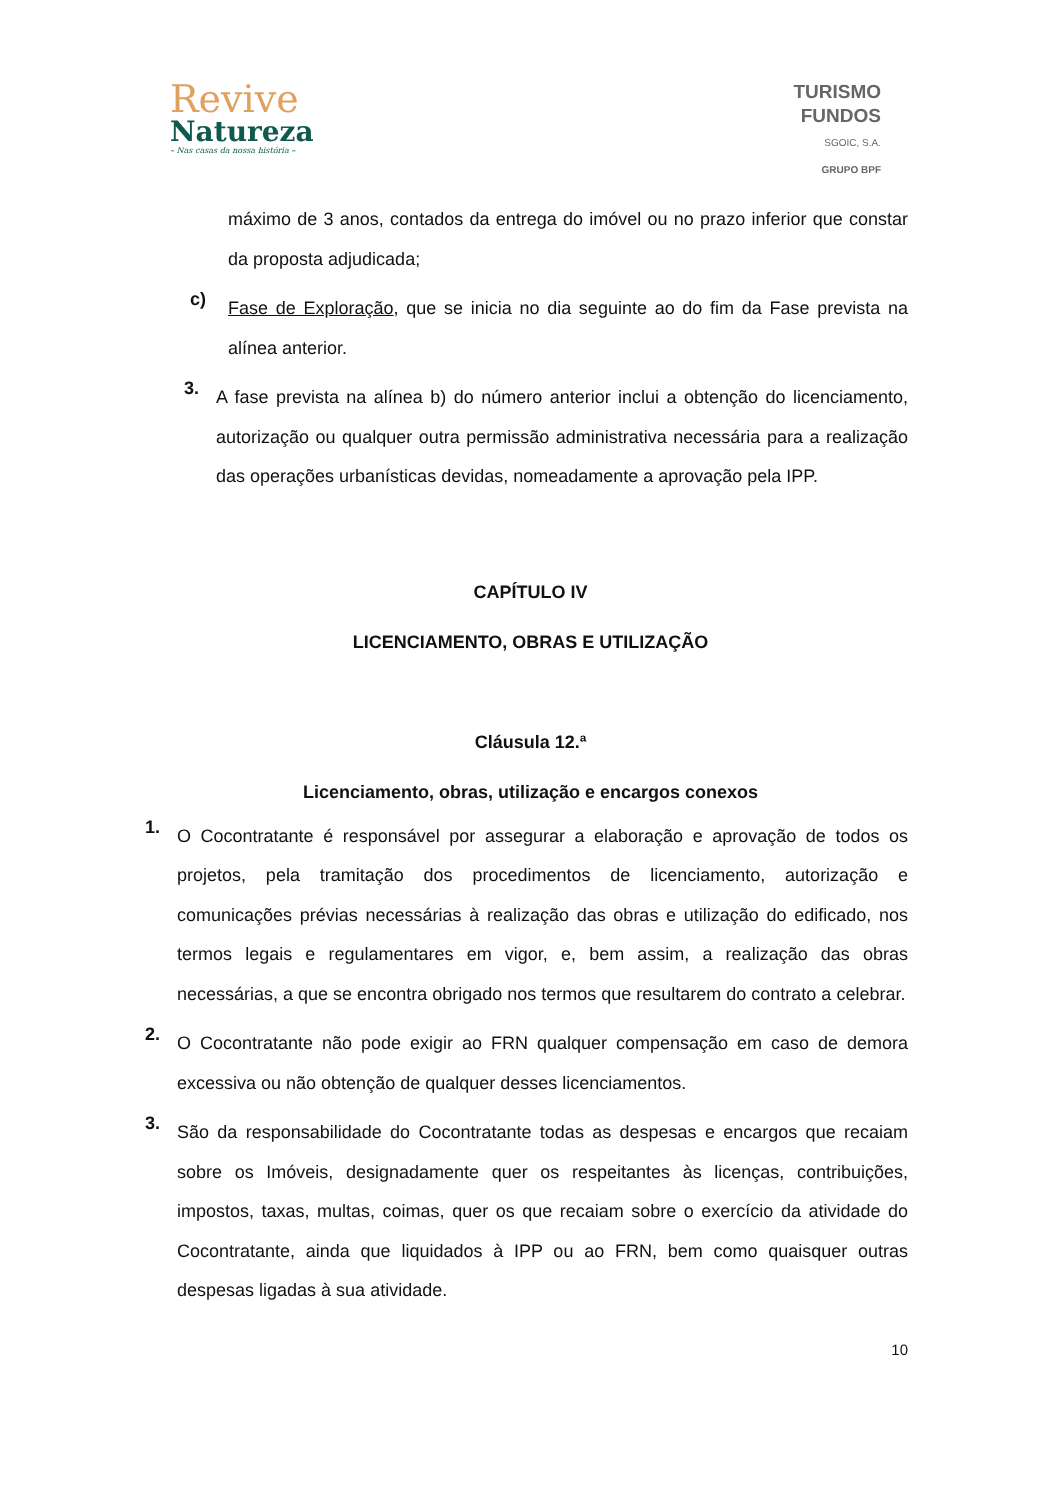Revive
Natureza
– Nas casas da nossa história –
TURISMO
FUNDOS
SGOIC, S.A.
GRUPO BPF
máximo de 3 anos, contados da entrega do imóvel ou no prazo inferior que constar da proposta adjudicada;
c)
Fase de Exploração, que se inicia no dia seguinte ao do fim da Fase prevista na alínea anterior.
3.
A fase prevista na alínea b) do número anterior inclui a obtenção do licenciamento, autorização ou qualquer outra permissão administrativa necessária para a realização das operações urbanísticas devidas, nomeadamente a aprovação pela IPP.
CAPÍTULO IV
LICENCIAMENTO, OBRAS E UTILIZAÇÃO
Cláusula 12.ª
Licenciamento, obras, utilização e encargos conexos
1.
O Cocontratante é responsável por assegurar a elaboração e aprovação de todos os projetos, pela tramitação dos procedimentos de licenciamento, autorização e comunicações prévias necessárias à realização das obras e utilização do edificado, nos termos legais e regulamentares em vigor, e, bem assim, a realização das obras necessárias, a que se encontra obrigado nos termos que resultarem do contrato a celebrar.
2.
O Cocontratante não pode exigir ao FRN qualquer compensação em caso de demora excessiva ou não obtenção de qualquer desses licenciamentos.
3.
São da responsabilidade do Cocontratante todas as despesas e encargos que recaiam sobre os Imóveis, designadamente quer os respeitantes às licenças, contribuições, impostos, taxas, multas, coimas, quer os que recaiam sobre o exercício da atividade do Cocontratante, ainda que liquidados à IPP ou ao FRN, bem como quaisquer outras despesas ligadas à sua atividade.
10